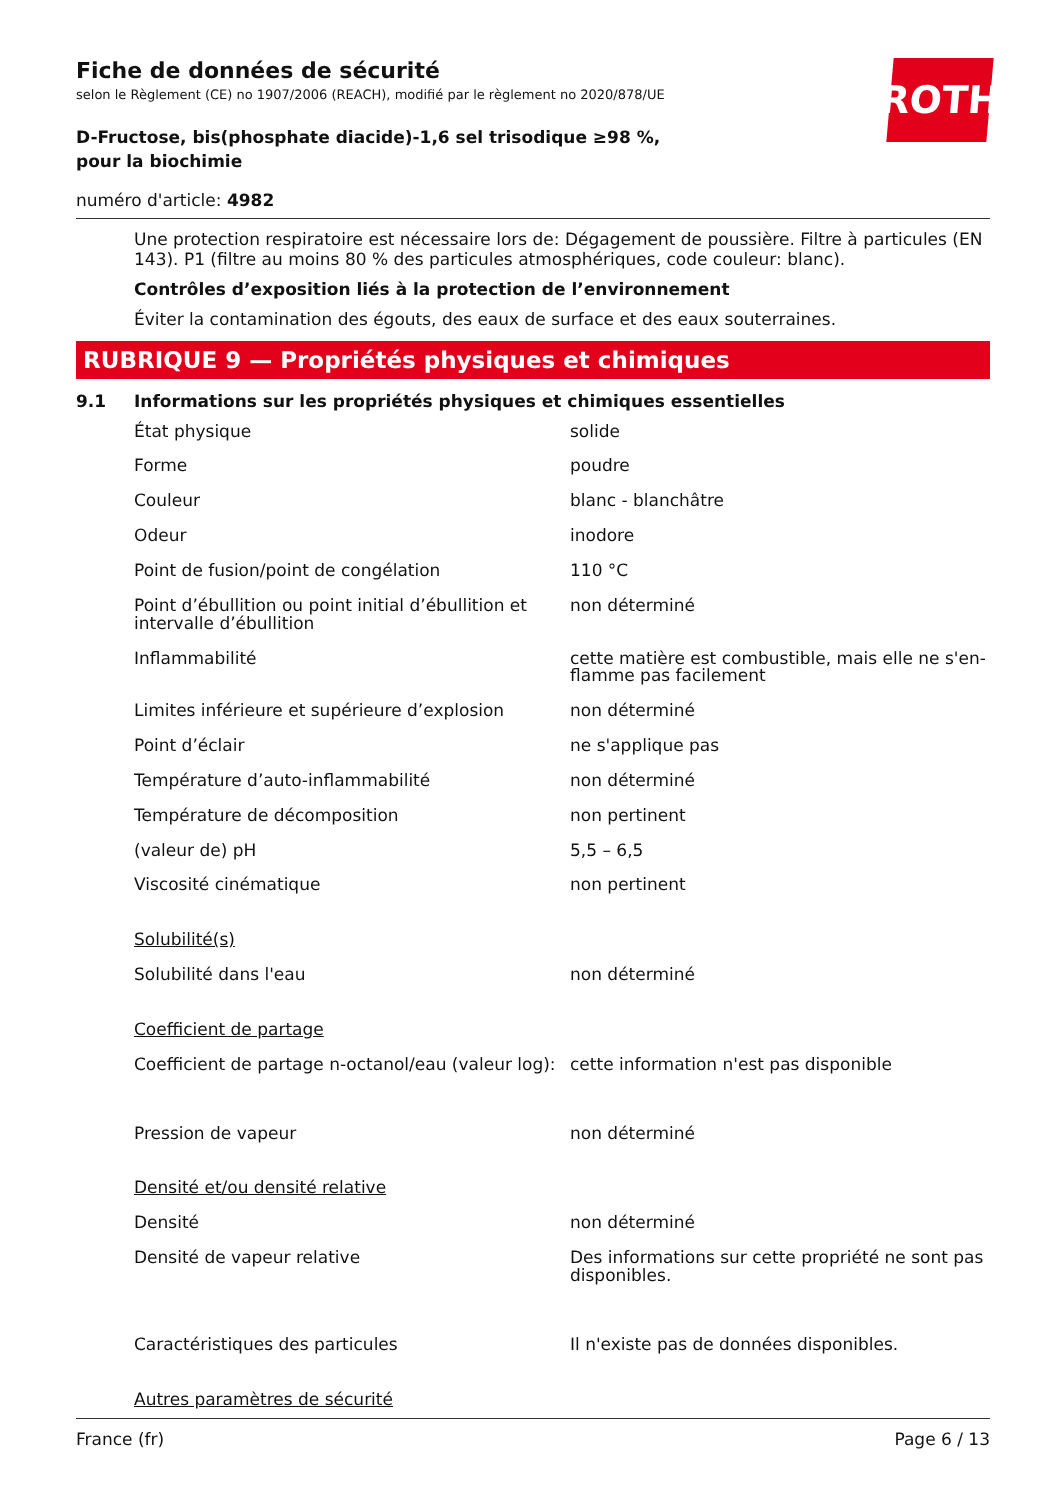ROTH
Fiche de données de sécurité
selon le Règlement (CE) no 1907/2006 (REACH), modifié par le règlement no 2020/878/UE
D-Fructose, bis(phosphate diacide)-1,6 sel trisodique ≥98 %, pour la biochimie
numéro d'article: 4982
Une protection respiratoire est nécessaire lors de: Dégagement de poussière. Filtre à particules (EN 143). P1 (filtre au moins 80 % des particules atmosphériques, code couleur: blanc).
Contrôles d’exposition liés à la protection de l’environnement
Éviter la contamination des égouts, des eaux de surface et des eaux souterraines.
RUBRIQUE 9 — Propriétés physiques et chimiques
9.1 Informations sur les propriétés physiques et chimiques essentielles
| État physique | solide |
| Forme | poudre |
| Couleur | blanc - blanchâtre |
| Odeur | inodore |
| Point de fusion/point de congélation | 110 °C |
| Point d’ébullition ou point initial d’ébullition et intervalle d’ébullition | non déterminé |
| Inflammabilité | cette matière est combustible, mais elle ne s'en­flamme pas facilement |
| Limites inférieure et supérieure d’explosion | non déterminé |
| Point d’éclair | ne s'applique pas |
| Température d’auto-inflammabilité | non déterminé |
| Température de décomposition | non pertinent |
| (valeur de) pH | 5,5 – 6,5 |
| Viscosité cinématique | non pertinent |
| Solubilité(s) | |
| Solubilité dans l'eau | non déterminé |
| Coefficient de partage | |
| Coefficient de partage n-octanol/eau (valeur log): | cette information n'est pas disponible |
| Pression de vapeur | non déterminé |
| Densité et/ou densité relative | |
| Densité | non déterminé |
| Densité de vapeur relative | Des informations sur cette propriété ne sont pas disponibles. |
| Caractéristiques des particules | Il n'existe pas de données disponibles. |
| Autres paramètres de sécurité | |
France (fr) Page 6 / 13